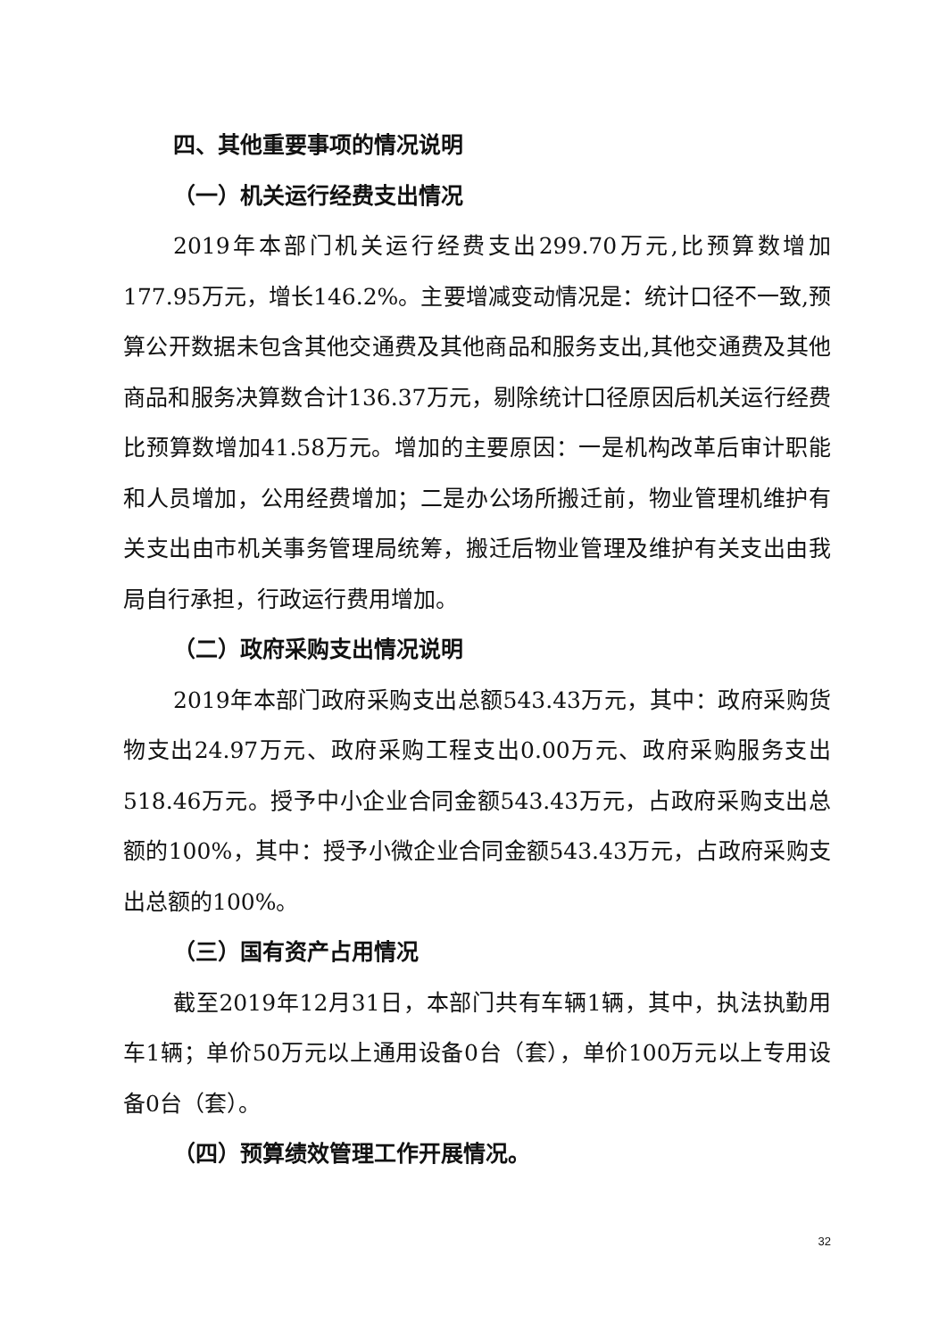四、其他重要事项的情况说明
（一）机关运行经费支出情况
2019年本部门机关运行经费支出299.70万元,比预算数增加177.95万元，增长146.2%。主要增减变动情况是：统计口径不一致,预算公开数据未包含其他交通费及其他商品和服务支出,其他交通费及其他商品和服务决算数合计136.37万元，剔除统计口径原因后机关运行经费比预算数增加41.58万元。增加的主要原因：一是机构改革后审计职能和人员增加，公用经费增加；二是办公场所搬迁前，物业管理机维护有关支出由市机关事务管理局统筹，搬迁后物业管理及维护有关支出由我局自行承担，行政运行费用增加。
（二）政府采购支出情况说明
2019年本部门政府采购支出总额543.43万元，其中：政府采购货物支出24.97万元、政府采购工程支出0.00万元、政府采购服务支出518.46万元。授予中小企业合同金额543.43万元，占政府采购支出总额的100%，其中：授予小微企业合同金额543.43万元，占政府采购支出总额的100%。
（三）国有资产占用情况
截至2019年12月31日，本部门共有车辆1辆，其中，执法执勤用车1辆；单价50万元以上通用设备0台（套），单价100万元以上专用设备0台（套）。
（四）预算绩效管理工作开展情况。
32